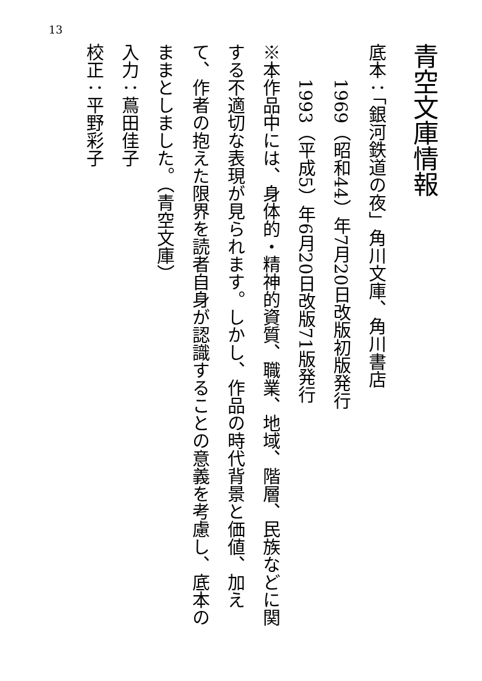13
青空文庫情報
底本：「銀河鉄道の夜」角川文庫、角川書店
1969（昭和44）年7月20日改版初版発行
1993（平成5）年6月20日改版71版発行
※本作品中には、身体的・精神的資質、職業、地域、階層、民族などに関する不適切な表現が見られます。しかし、作品の時代背景と価値、加えて、作者の抱えた限界を読者自身が認識することの意義を考慮し、底本のままとしました。（青空文庫）
入力：蔦田佳子
校正：平野彩子